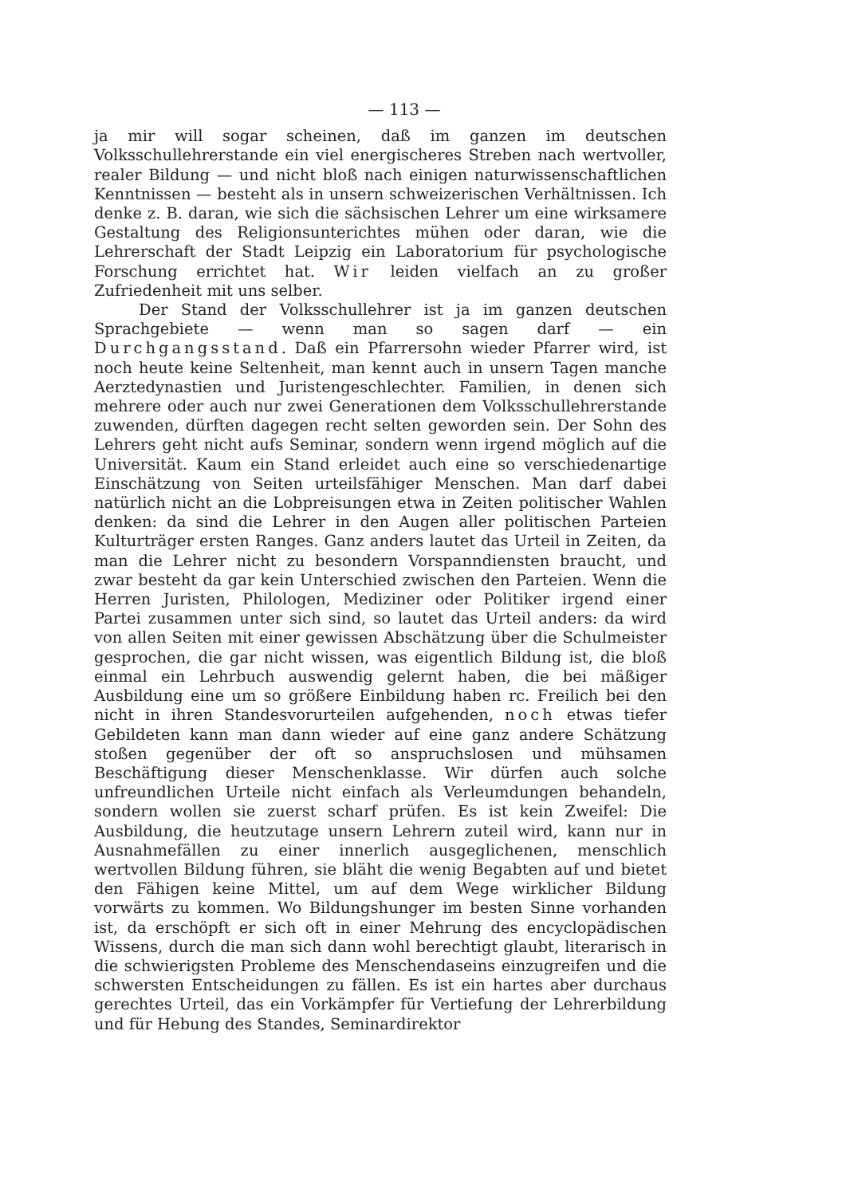— 113 —
ja mir will sogar scheinen, daß im ganzen im deutschen Volksschullehrerstande ein viel energischeres Streben nach wertvoller, realer Bildung — und nicht bloß nach einigen naturwissenschaftlichen Kenntnissen — besteht als in unsern schweizerischen Verhältnissen. Ich denke z. B. daran, wie sich die sächsischen Lehrer um eine wirksamere Gestaltung des Religionsunterichtes mühen oder daran, wie die Lehrerschaft der Stadt Leipzig ein Laboratorium für psychologische Forschung errichtet hat. Wir leiden vielfach an zu großer Zufriedenheit mit uns selber.
Der Stand der Volksschullehrer ist ja im ganzen deutschen Sprachgebiete — wenn man so sagen darf — ein Durchgangsstand. Daß ein Pfarrersohn wieder Pfarrer wird, ist noch heute keine Seltenheit, man kennt auch in unsern Tagen manche Aerztedynastien und Juristengeschlechter. Familien, in denen sich mehrere oder auch nur zwei Generationen dem Volksschullehrerstande zuwenden, dürften dagegen recht selten geworden sein. Der Sohn des Lehrers geht nicht aufs Seminar, sondern wenn irgend möglich auf die Universität. Kaum ein Stand erleidet auch eine so verschiedenartige Einschätzung von Seiten urteilsfähiger Menschen. Man darf dabei natürlich nicht an die Lobpreisungen etwa in Zeiten politischer Wahlen denken: da sind die Lehrer in den Augen aller politischen Parteien Kulturträger ersten Ranges. Ganz anders lautet das Urteil in Zeiten, da man die Lehrer nicht zu besondern Vorspanndiensten braucht, und zwar besteht da gar kein Unterschied zwischen den Parteien. Wenn die Herren Juristen, Philologen, Mediziner oder Politiker irgend einer Partei zusammen unter sich sind, so lautet das Urteil anders: da wird von allen Seiten mit einer gewissen Abschätzung über die Schulmeister gesprochen, die gar nicht wissen, was eigentlich Bildung ist, die bloß einmal ein Lehrbuch auswendig gelernt haben, die bei mäßiger Ausbildung eine um so größere Einbildung haben rc. Freilich bei den nicht in ihren Standesvorurteilen aufgehenden, noch etwas tiefer Gebildeten kann man dann wieder auf eine ganz andere Schätzung stoßen gegenüber der oft so anspruchslosen und mühsamen Beschäftigung dieser Menschenklasse. Wir dürfen auch solche unfreundlichen Urteile nicht einfach als Verleumdungen behandeln, sondern wollen sie zuerst scharf prüfen. Es ist kein Zweifel: Die Ausbildung, die heutzutage unsern Lehrern zuteil wird, kann nur in Ausnahmefällen zu einer innerlich ausgeglichenen, menschlich wertvollen Bildung führen, sie bläht die wenig Begabten auf und bietet den Fähigen keine Mittel, um auf dem Wege wirklicher Bildung vorwärts zu kommen. Wo Bildungshunger im besten Sinne vorhanden ist, da erschöpft er sich oft in einer Mehrung des encyclopädischen Wissens, durch die man sich dann wohl berechtigt glaubt, literarisch in die schwierigsten Probleme des Menschendaseins einzugreifen und die schwersten Entscheidungen zu fällen. Es ist ein hartes aber durchaus gerechtes Urteil, das ein Vorkämpfer für Vertiefung der Lehrerbildung und für Hebung des Standes, Seminardirektor